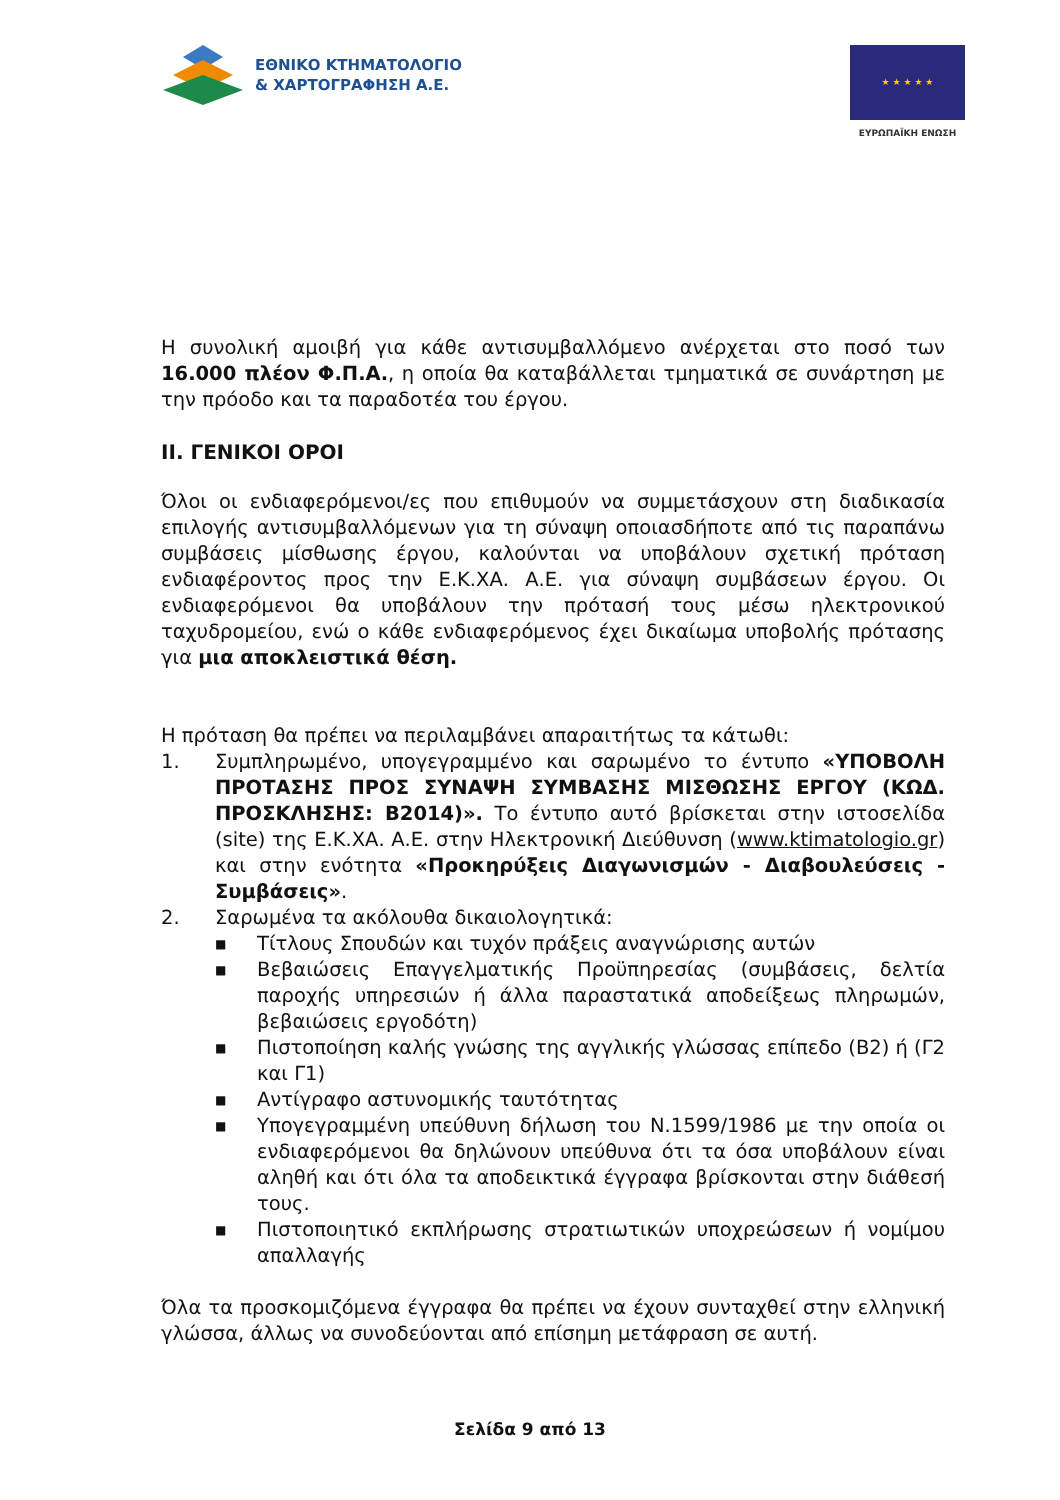ΕΘΝΙΚΟ ΚΤΗΜΑΤΟΛΟΓΙΟ
& ΧΑΡΤΟΓΡΑΦΗΣΗ Α.Ε.
★ ★ ★ ★ ★
ΕΥΡΩΠΑΪΚΗ ΕΝΩΣΗ
Η συνολική αμοιβή για κάθε αντισυμβαλλόμενο ανέρχεται στο ποσό των 16.000 πλέον Φ.Π.Α., η οποία θα καταβάλλεται τμηματικά σε συνάρτηση με την πρόοδο και τα παραδοτέα του έργου.
ΙΙ. ΓΕΝΙΚΟΙ ΟΡΟΙ
Όλοι οι ενδιαφερόμενοι/ες που επιθυμούν να συμμετάσχουν στη διαδικασία επιλογής αντισυμβαλλόμενων για τη σύναψη οποιασδήποτε από τις παραπάνω συμβάσεις μίσθωσης έργου, καλούνται να υποβάλουν σχετική πρόταση ενδιαφέροντος προς την Ε.Κ.ΧΑ. Α.Ε. για σύναψη συμβάσεων έργου. Οι ενδιαφερόμενοι θα υποβάλουν την πρότασή τους μέσω ηλεκτρονικού ταχυδρομείου, ενώ ο κάθε ενδιαφερόμενος έχει δικαίωμα υποβολής πρότασης για μια αποκλειστικά θέση.
Η πρόταση θα πρέπει να περιλαμβάνει απαραιτήτως τα κάτωθι:
1. Συμπληρωμένο, υπογεγραμμένο και σαρωμένο το έντυπο «ΥΠΟΒΟΛΗ ΠΡΟΤΑΣΗΣ ΠΡΟΣ ΣΥΝΑΨΗ ΣΥΜΒΑΣΗΣ ΜΙΣΘΩΣΗΣ ΕΡΓΟΥ (ΚΩΔ. ΠΡΟΣΚΛΗΣΗΣ: Β2014)». Το έντυπο αυτό βρίσκεται στην ιστοσελίδα (site) της Ε.Κ.ΧΑ. Α.Ε. στην Ηλεκτρονική Διεύθυνση (www.ktimatologio.gr) και στην ενότητα «Προκηρύξεις Διαγωνισμών - Διαβουλεύσεις - Συμβάσεις».
2. Σαρωμένα τα ακόλουθα δικαιολογητικά:
■ Τίτλους Σπουδών και τυχόν πράξεις αναγνώρισης αυτών
■ Βεβαιώσεις Επαγγελματικής Προϋπηρεσίας (συμβάσεις, δελτία παροχής υπηρεσιών ή άλλα παραστατικά αποδείξεως πληρωμών, βεβαιώσεις εργοδότη)
■ Πιστοποίηση καλής γνώσης της αγγλικής γλώσσας επίπεδο (Β2) ή (Γ2 και Γ1)
■ Αντίγραφο αστυνομικής ταυτότητας
■ Υπογεγραμμένη υπεύθυνη δήλωση του Ν.1599/1986 με την οποία οι ενδιαφερόμενοι θα δηλώνουν υπεύθυνα ότι τα όσα υποβάλουν είναι αληθή και ότι όλα τα αποδεικτικά έγγραφα βρίσκονται στην διάθεσή τους.
■ Πιστοποιητικό εκπλήρωσης στρατιωτικών υποχρεώσεων ή νομίμου απαλλαγής
Όλα τα προσκομιζόμενα έγγραφα θα πρέπει να έχουν συνταχθεί στην ελληνική γλώσσα, άλλως να συνοδεύονται από επίσημη μετάφραση σε αυτή.
Σελίδα 9 από 13